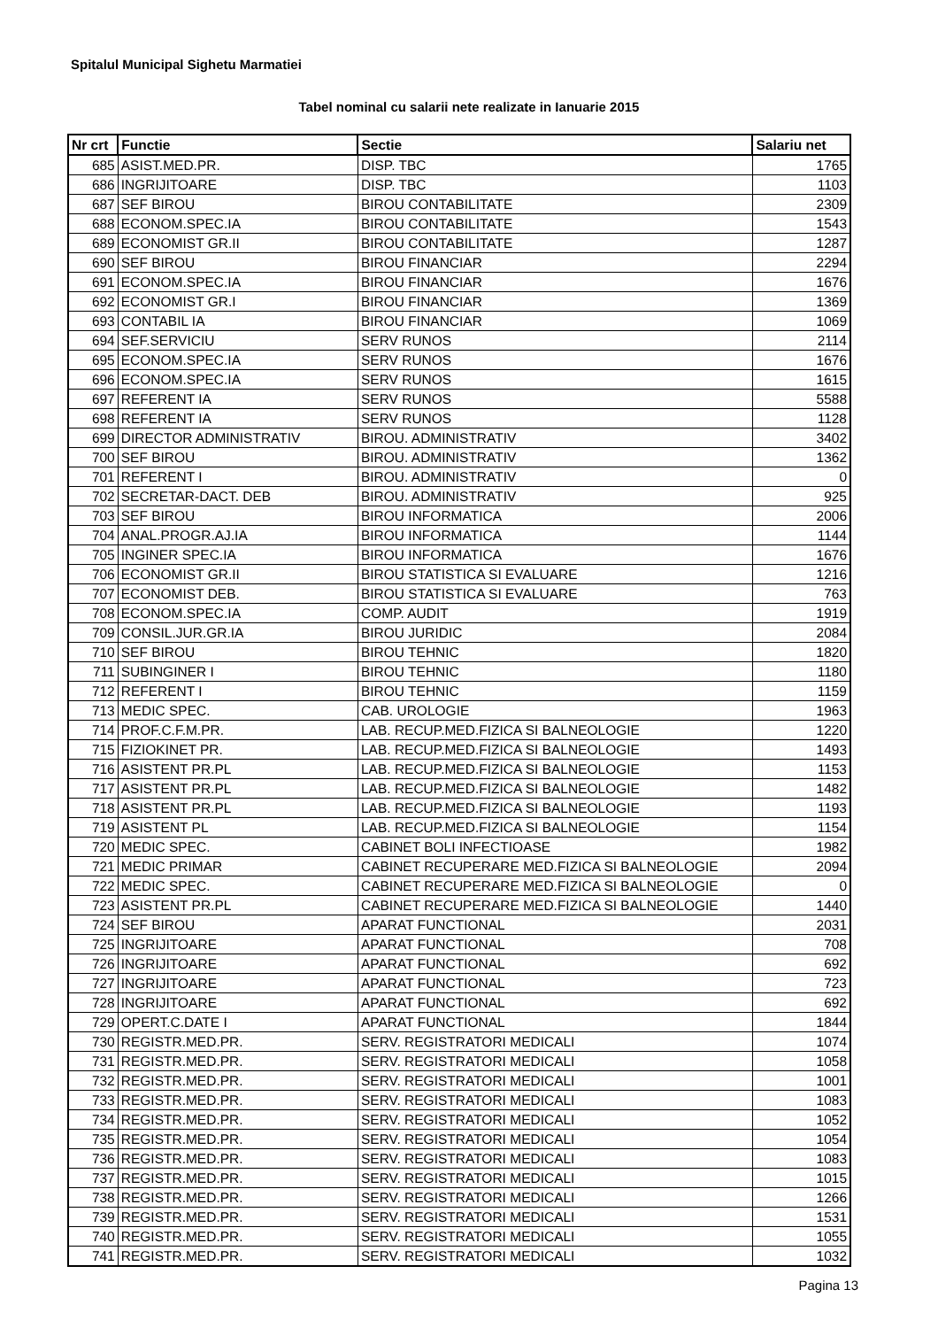Spitalul Municipal Sighetu Marmatiei
Tabel nominal cu salarii nete realizate in Ianuarie 2015
| Nr crt | Functie | Sectie | Salariu net |
| --- | --- | --- | --- |
| 685 | ASIST.MED.PR. | DISP. TBC | 1765 |
| 686 | INGRIJITOARE | DISP. TBC | 1103 |
| 687 | SEF BIROU | BIROU CONTABILITATE | 2309 |
| 688 | ECONOM.SPEC.IA | BIROU CONTABILITATE | 1543 |
| 689 | ECONOMIST GR.II | BIROU CONTABILITATE | 1287 |
| 690 | SEF BIROU | BIROU FINANCIAR | 2294 |
| 691 | ECONOM.SPEC.IA | BIROU FINANCIAR | 1676 |
| 692 | ECONOMIST GR.I | BIROU FINANCIAR | 1369 |
| 693 | CONTABIL IA | BIROU FINANCIAR | 1069 |
| 694 | SEF.SERVICIU | SERV RUNOS | 2114 |
| 695 | ECONOM.SPEC.IA | SERV RUNOS | 1676 |
| 696 | ECONOM.SPEC.IA | SERV RUNOS | 1615 |
| 697 | REFERENT IA | SERV RUNOS | 5588 |
| 698 | REFERENT IA | SERV RUNOS | 1128 |
| 699 | DIRECTOR ADMINISTRATIV | BIROU. ADMINISTRATIV | 3402 |
| 700 | SEF BIROU | BIROU. ADMINISTRATIV | 1362 |
| 701 | REFERENT I | BIROU. ADMINISTRATIV | 0 |
| 702 | SECRETAR-DACT. DEB | BIROU. ADMINISTRATIV | 925 |
| 703 | SEF BIROU | BIROU INFORMATICA | 2006 |
| 704 | ANAL.PROGR.AJ.IA | BIROU INFORMATICA | 1144 |
| 705 | INGINER SPEC.IA | BIROU INFORMATICA | 1676 |
| 706 | ECONOMIST GR.II | BIROU STATISTICA SI EVALUARE | 1216 |
| 707 | ECONOMIST DEB. | BIROU STATISTICA SI EVALUARE | 763 |
| 708 | ECONOM.SPEC.IA | COMP. AUDIT | 1919 |
| 709 | CONSIL.JUR.GR.IA | BIROU JURIDIC | 2084 |
| 710 | SEF BIROU | BIROU TEHNIC | 1820 |
| 711 | SUBINGINER I | BIROU TEHNIC | 1180 |
| 712 | REFERENT I | BIROU TEHNIC | 1159 |
| 713 | MEDIC SPEC. | CAB. UROLOGIE | 1963 |
| 714 | PROF.C.F.M.PR. | LAB. RECUP.MED.FIZICA SI BALNEOLOGIE | 1220 |
| 715 | FIZIOKINET PR. | LAB. RECUP.MED.FIZICA SI BALNEOLOGIE | 1493 |
| 716 | ASISTENT PR.PL | LAB. RECUP.MED.FIZICA SI BALNEOLOGIE | 1153 |
| 717 | ASISTENT PR.PL | LAB. RECUP.MED.FIZICA SI BALNEOLOGIE | 1482 |
| 718 | ASISTENT PR.PL | LAB. RECUP.MED.FIZICA SI BALNEOLOGIE | 1193 |
| 719 | ASISTENT PL | LAB. RECUP.MED.FIZICA SI BALNEOLOGIE | 1154 |
| 720 | MEDIC SPEC. | CABINET BOLI INFECTIOASE | 1982 |
| 721 | MEDIC PRIMAR | CABINET RECUPERARE MED.FIZICA SI BALNEOLOGIE | 2094 |
| 722 | MEDIC SPEC. | CABINET RECUPERARE MED.FIZICA SI BALNEOLOGIE | 0 |
| 723 | ASISTENT PR.PL | CABINET RECUPERARE MED.FIZICA SI BALNEOLOGIE | 1440 |
| 724 | SEF BIROU | APARAT FUNCTIONAL | 2031 |
| 725 | INGRIJITOARE | APARAT FUNCTIONAL | 708 |
| 726 | INGRIJITOARE | APARAT FUNCTIONAL | 692 |
| 727 | INGRIJITOARE | APARAT FUNCTIONAL | 723 |
| 728 | INGRIJITOARE | APARAT FUNCTIONAL | 692 |
| 729 | OPERT.C.DATE I | APARAT FUNCTIONAL | 1844 |
| 730 | REGISTR.MED.PR. | SERV. REGISTRATORI MEDICALI | 1074 |
| 731 | REGISTR.MED.PR. | SERV. REGISTRATORI MEDICALI | 1058 |
| 732 | REGISTR.MED.PR. | SERV. REGISTRATORI MEDICALI | 1001 |
| 733 | REGISTR.MED.PR. | SERV. REGISTRATORI MEDICALI | 1083 |
| 734 | REGISTR.MED.PR. | SERV. REGISTRATORI MEDICALI | 1052 |
| 735 | REGISTR.MED.PR. | SERV. REGISTRATORI MEDICALI | 1054 |
| 736 | REGISTR.MED.PR. | SERV. REGISTRATORI MEDICALI | 1083 |
| 737 | REGISTR.MED.PR. | SERV. REGISTRATORI MEDICALI | 1015 |
| 738 | REGISTR.MED.PR. | SERV. REGISTRATORI MEDICALI | 1266 |
| 739 | REGISTR.MED.PR. | SERV. REGISTRATORI MEDICALI | 1531 |
| 740 | REGISTR.MED.PR. | SERV. REGISTRATORI MEDICALI | 1055 |
| 741 | REGISTR.MED.PR. | SERV. REGISTRATORI MEDICALI | 1032 |
Pagina 13